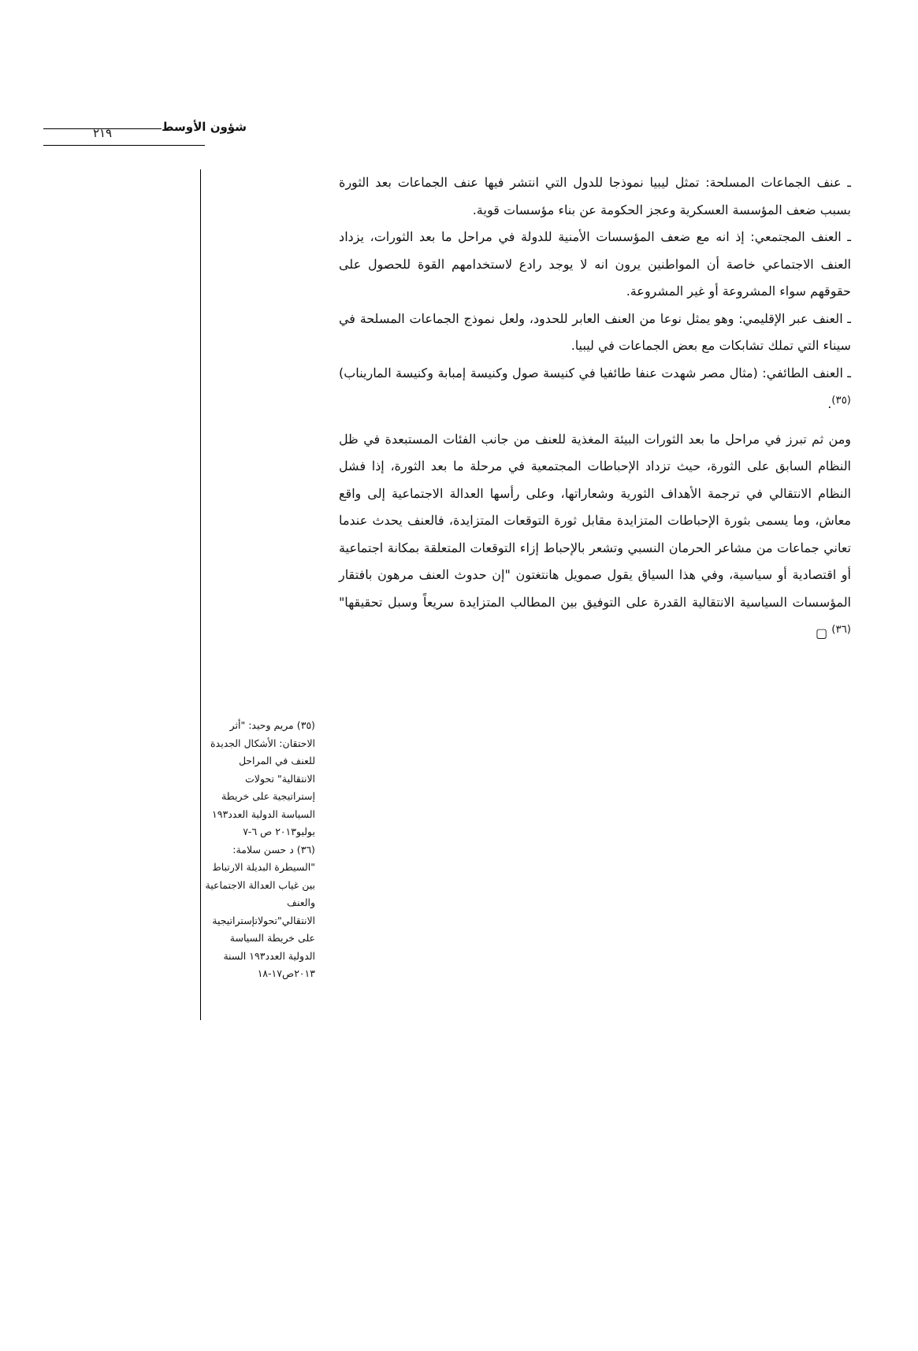٢١٩ شؤون الأوسط
ـ عنف الجماعات المسلحة: تمثل ليبيا نموذجا للدول التي انتشر فيها عنف الجماعات بعد الثورة بسبب ضعف المؤسسة العسكرية وعجز الحكومة عن بناء مؤسسات قوية.
ـ العنف المجتمعي: إذ انه مع ضعف المؤسسات الأمنية للدولة في مراحل ما بعد الثورات، يزداد العنف الاجتماعي خاصة أن المواطنين يرون انه لا يوجد رادع لاستخدامهم القوة للحصول على حقوقهم سواء المشروعة أو غير المشروعة.
ـ العنف عبر الإقليمي: وهو يمثل نوعا من العنف العابر للحدود، ولعل نموذج الجماعات المسلحة في سيناء التي تملك تشابكات مع بعض الجماعات في ليبيا.
ـ العنف الطائفي: (مثال مصر شهدت عنفا طائفيا في كنيسة صول وكنيسة إمبابة وكنيسة الماريناب)<sup>(٣٥)</sup>.
ومن ثم تبرز في مراحل ما بعد الثورات البيئة المغذية للعنف من جانب الفئات المستبعدة في ظل النظام السابق على الثورة، حيث تزداد الإحباطات المجتمعية في مرحلة ما بعد الثورة، إذا فشل النظام الانتقالي في ترجمة الأهداف الثورية وشعاراتها، وعلى رأسها العدالة الاجتماعية إلى واقع معاش، وما يسمى بثورة الإحباطات المتزايدة مقابل ثورة التوقعات المتزايدة، فالعنف يحدث عندما تعاني جماعات من مشاعر الحرمان النسبي وتشعر بالإحباط إزاء التوقعات المتعلقة بمكانة اجتماعية أو اقتصادية أو سياسية، وفي هذا السياق يقول صمويل هانتغتون "إن حدوث العنف مرهون بافتقار المؤسسات السياسية الانتقالية القدرة على التوفيق بين المطالب المتزايدة سريعاً وسبل تحقيقها"<sup>(٣٦)</sup> ▢
(٣٥) مريم وحيد: "أثر الاحتقان: الأشكال الجديدة للعنف في المراحل الانتقالية" تحولات إستراتيجية على خريطة السياسة الدولية العدد١٩٣ يوليو٢٠١٣ ص ٦-٧
(٣٦) د حسن سلامة: "السيطرة البديلة الارتباط بين غياب العدالة الاجتماعية والعنف الانتقالي"تحولاتإستراتيجية على خريطة السياسة الدولية العدد١٩٣ السنة ٢٠١٣ص١٧-١٨